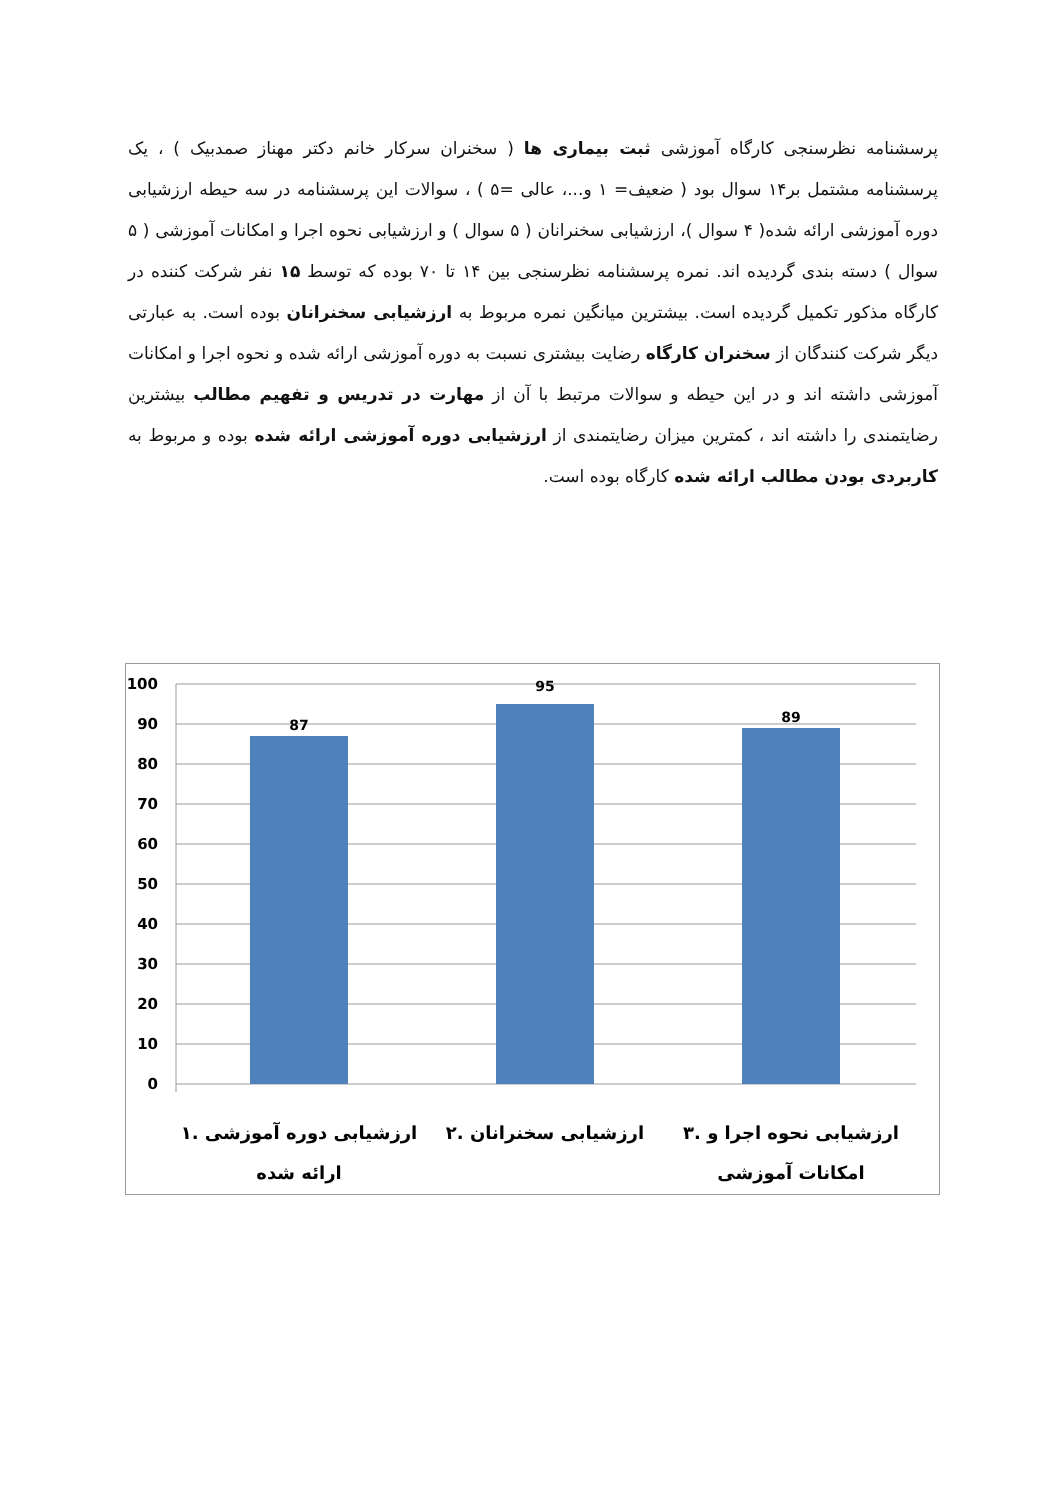پرسشنامه نظرسنجی کارگاه آموزشی ثبت بیماری ها ( سخنران سرکار خانم دکتر مهناز صمدبیک ) ، یک پرسشنامه مشتمل بر۱۴ سوال بود ( ضعیف= ۱ و...، عالی =۵ ) ، سوالات این پرسشنامه در سه حیطه ارزشیابی دوره آموزشی ارائه شده( ۴ سوال )، ارزشیابی سخنرانان ( ۵ سوال ) و ارزشیابی نحوه اجرا و امکانات آموزشی ( ۵ سوال ) دسته بندی گردیده اند. نمره پرسشنامه نظرسنجی بین ۱۴ تا ۷۰ بوده که توسط ۱۵ نفر شرکت کننده در کارگاه مذکور تکمیل گردیده است. بیشترین میانگین نمره مربوط به ارزشیابی سخنرانان بوده است. به عبارتی دیگر شرکت کنندگان از سخنران کارگاه رضایت بیشتری نسبت به دوره آموزشی ارائه شده و نحوه اجرا و امکانات آموزشی داشته اند و در این حیطه و سوالات مرتبط با آن از مهارت در تدریس و تفهیم مطالب بیشترین رضایتمندی را داشته اند ، کمترین میزان رضایتمندی از ارزشیابی دوره آموزشی ارائه شده بوده و مربوط به کاربردی بودن مطالب ارائه شده کارگاه بوده است.
100
90
80
70
60
50
40
30
20
10
0
87
95
89
۱. ارزشیابی دوره آموزشی
ارائه شده
۲. ارزشیابی سخنرانان
۳. ارزشیابی نحوه اجرا و
امکانات آموزشی